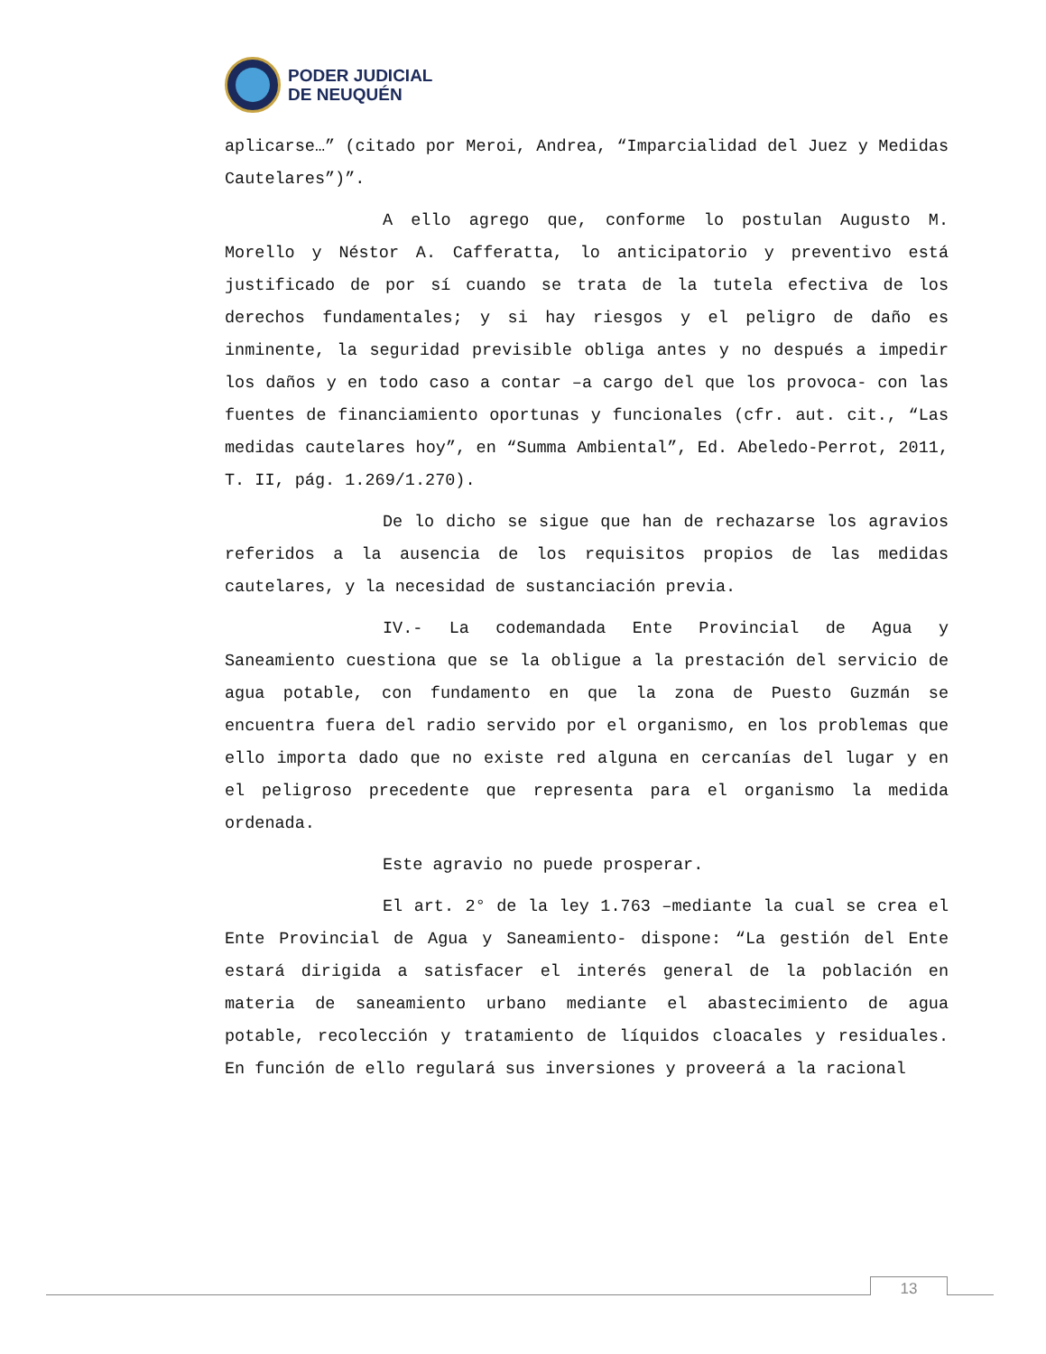PODER JUDICIAL
DE NEUQUÉN
aplicarse…” (citado por Meroi, Andrea, “Imparcialidad del Juez y Medidas Cautelares”)”.
A ello agrego que, conforme lo postulan Augusto M. Morello y Néstor A. Cafferatta, lo anticipatorio y preventivo está justificado de por sí cuando se trata de la tutela efectiva de los derechos fundamentales; y si hay riesgos y el peligro de daño es inminente, la seguridad previsible obliga antes y no después a impedir los daños y en todo caso a contar –a cargo del que los provoca- con las fuentes de financiamiento oportunas y funcionales (cfr. aut. cit., “Las medidas cautelares hoy”, en “Summa Ambiental”, Ed. Abeledo-Perrot, 2011, T. II, pág. 1.269/1.270).
De lo dicho se sigue que han de rechazarse los agravios referidos a la ausencia de los requisitos propios de las medidas cautelares, y la necesidad de sustanciación previa.
IV.- La codemandada Ente Provincial de Agua y Saneamiento cuestiona que se la obligue a la prestación del servicio de agua potable, con fundamento en que la zona de Puesto Guzmán se encuentra fuera del radio servido por el organismo, en los problemas que ello importa dado que no existe red alguna en cercanías del lugar y en el peligroso precedente que representa para el organismo la medida ordenada.
Este agravio no puede prosperar.
El art. 2° de la ley 1.763 –mediante la cual se crea el Ente Provincial de Agua y Saneamiento- dispone: “La gestión del Ente estará dirigida a satisfacer el interés general de la población en materia de saneamiento urbano mediante el abastecimiento de agua potable, recolección y tratamiento de líquidos cloacales y residuales. En función de ello regulará sus inversiones y proveerá a la racional
13